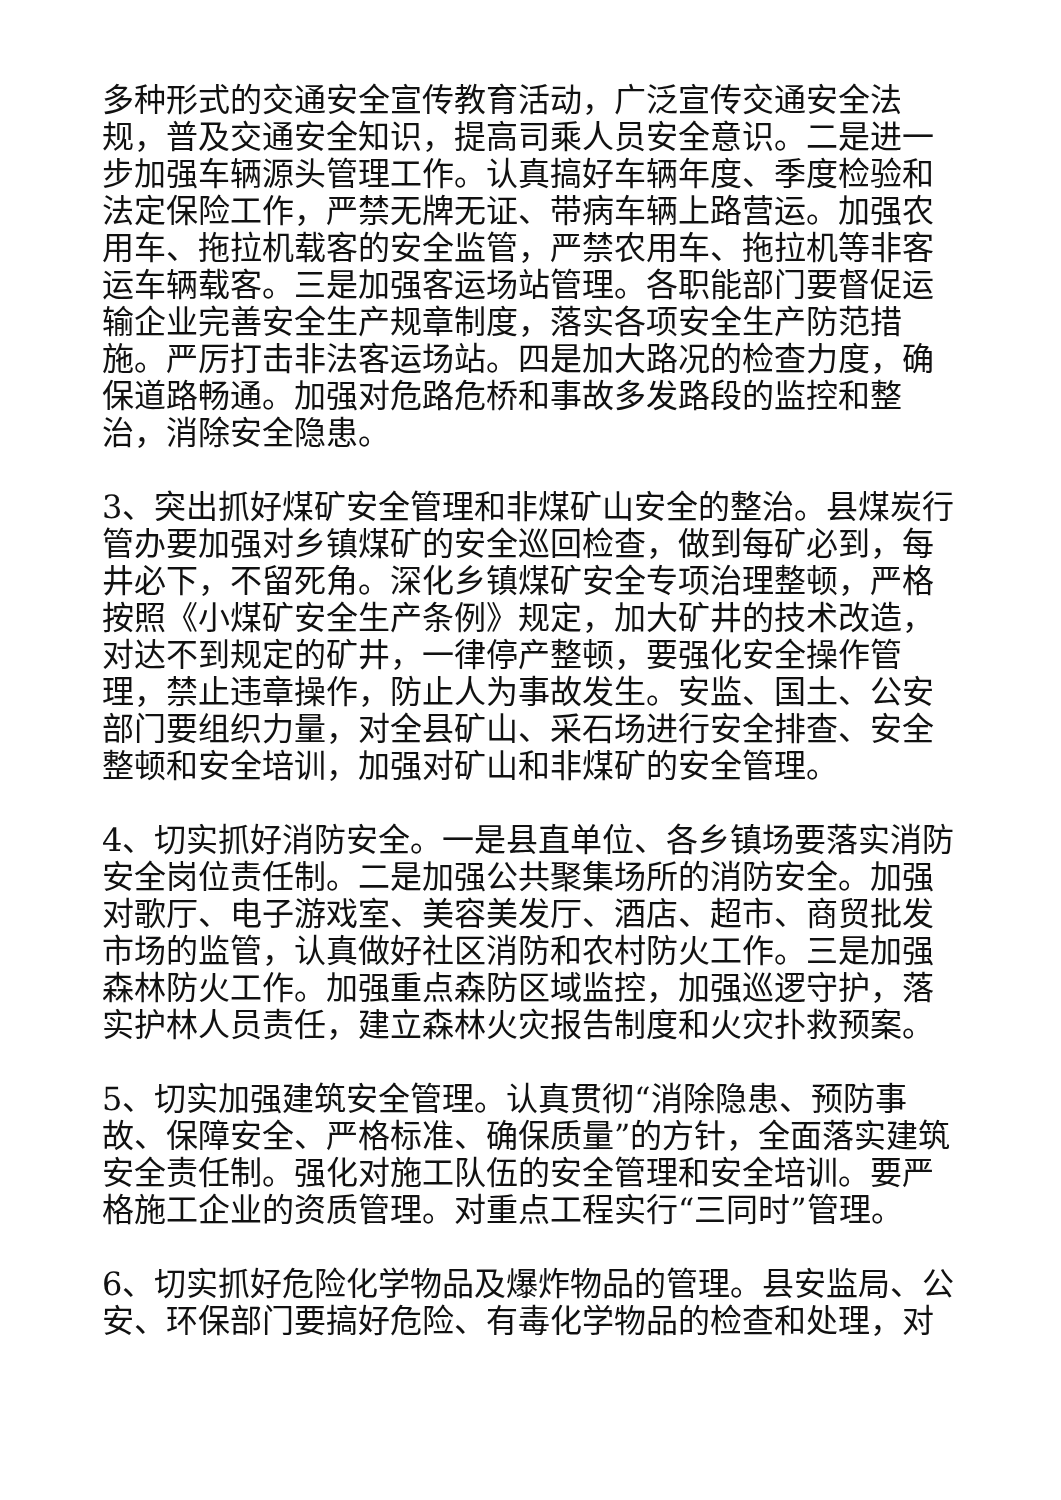多种形式的交通安全宣传教育活动，广泛宣传交通安全法规，普及交通安全知识，提高司乘人员安全意识。二是进一步加强车辆源头管理工作。认真搞好车辆年度、季度检验和法定保险工作，严禁无牌无证、带病车辆上路营运。加强农用车、拖拉机载客的安全监管，严禁农用车、拖拉机等非客运车辆载客。三是加强客运场站管理。各职能部门要督促运输企业完善安全生产规章制度，落实各项安全生产防范措施。严厉打击非法客运场站。四是加大路况的检查力度，确保道路畅通。加强对危路危桥和事故多发路段的监控和整治，消除安全隐患。
3、突出抓好煤矿安全管理和非煤矿山安全的整治。县煤炭行管办要加强对乡镇煤矿的安全巡回检查，做到每矿必到，每井必下，不留死角。深化乡镇煤矿安全专项治理整顿，严格按照《小煤矿安全生产条例》规定，加大矿井的技术改造，对达不到规定的矿井，一律停产整顿，要强化安全操作管理，禁止违章操作，防止人为事故发生。安监、国土、公安部门要组织力量，对全县矿山、采石场进行安全排查、安全整顿和安全培训，加强对矿山和非煤矿的安全管理。
4、切实抓好消防安全。一是县直单位、各乡镇场要落实消防安全岗位责任制。二是加强公共聚集场所的消防安全。加强对歌厅、电子游戏室、美容美发厅、酒店、超市、商贸批发市场的监管，认真做好社区消防和农村防火工作。三是加强森林防火工作。加强重点森防区域监控，加强巡逻守护，落实护林人员责任，建立森林火灾报告制度和火灾扑救预案。
5、切实加强建筑安全管理。认真贯彻“消除隐患、预防事故、保障安全、严格标准、确保质量”的方针，全面落实建筑安全责任制。强化对施工队伍的安全管理和安全培训。要严格施工企业的资质管理。对重点工程实行“三同时”管理。
6、切实抓好危险化学物品及爆炸物品的管理。县安监局、公安、环保部门要搞好危险、有毒化学物品的检查和处理，对